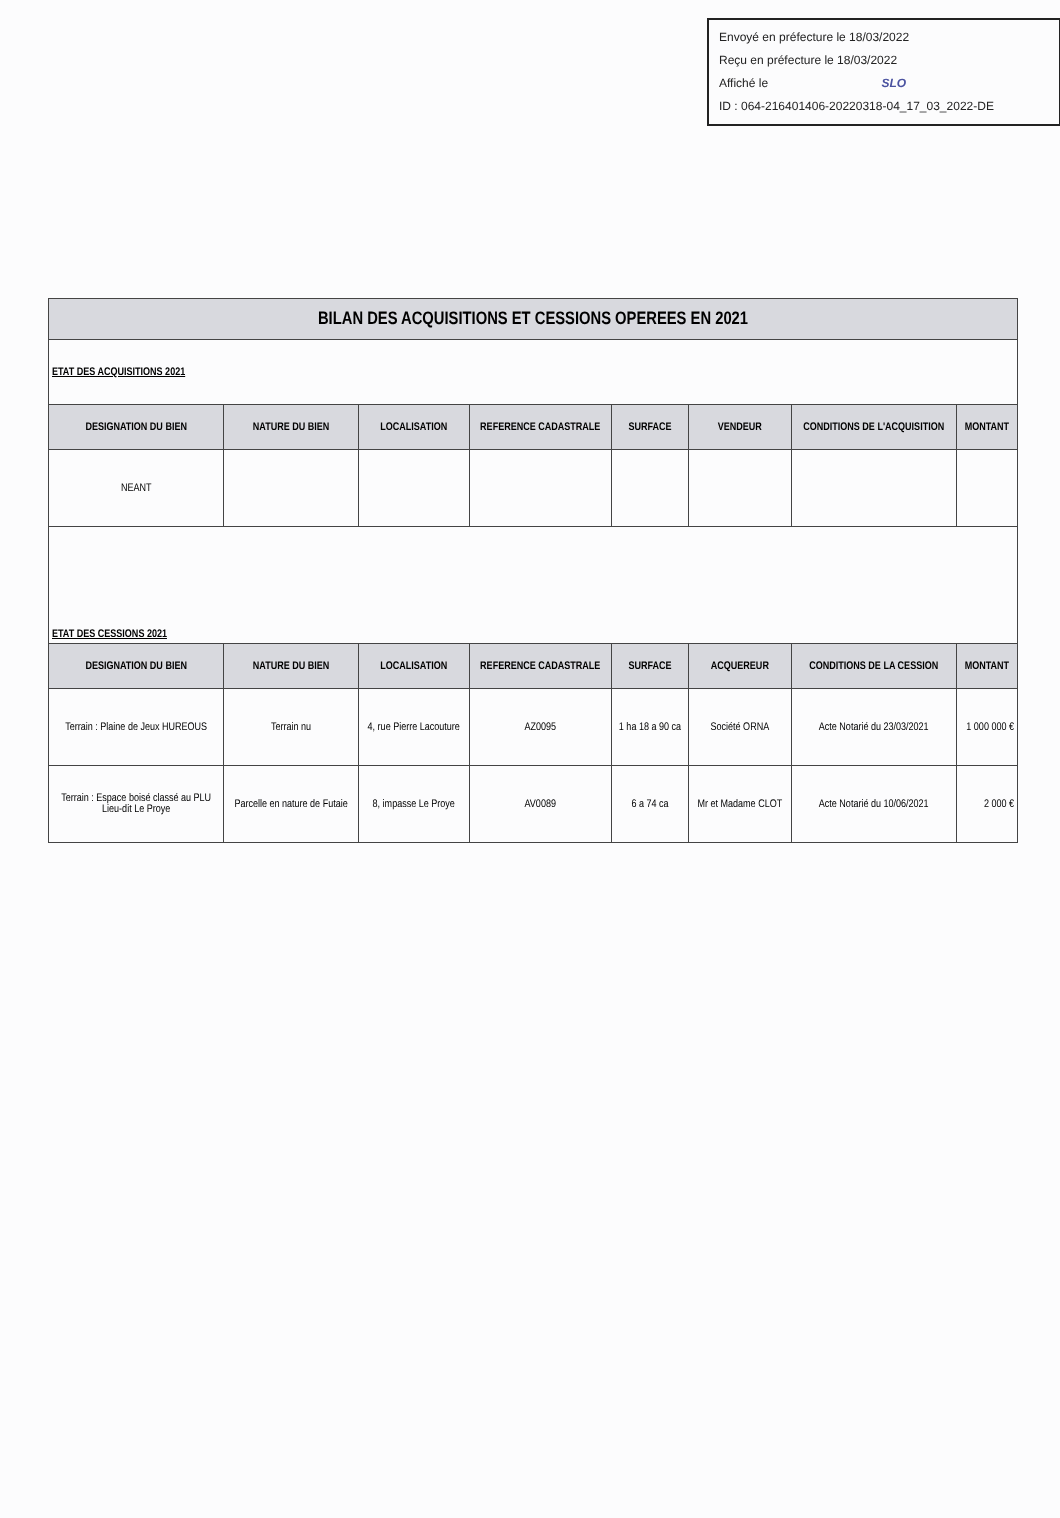Envoyé en préfecture le 18/03/2022
Reçu en préfecture le 18/03/2022
Affiché le SLO
ID : 064-216401406-20220318-04_17_03_2022-DE
| BILAN DES ACQUISITIONS ET CESSIONS OPEREES EN 2021 | | | | | | | |
| ETAT DES ACQUISITIONS 2021 | | | | | | | |
| DESIGNATION DU BIEN | NATURE DU BIEN | LOCALISATION | REFERENCE CADASTRALE | SURFACE | VENDEUR | CONDITIONS DE L'ACQUISITION | MONTANT |
| NEANT | | | | | | | |
| ETAT DES CESSIONS 2021 | | | | | | | |
| DESIGNATION DU BIEN | NATURE DU BIEN | LOCALISATION | REFERENCE CADASTRALE | SURFACE | ACQUEREUR | CONDITIONS DE LA CESSION | MONTANT |
| Terrain : Plaine de Jeux HUREOUS | Terrain nu | 4, rue Pierre Lacouture | AZ0095 | 1 ha 18 a 90 ca | Société ORNA | Acte Notarié du 23/03/2021 | 1 000 000 € |
| Terrain : Espace boisé classé au PLU Lieu-dit Le Proye | Parcelle en nature de Futaie | 8, impasse Le Proye | AV0089 | 6 a 74 ca | Mr et Madame CLOT | Acte Notarié du 10/06/2021 | 2 000 € |